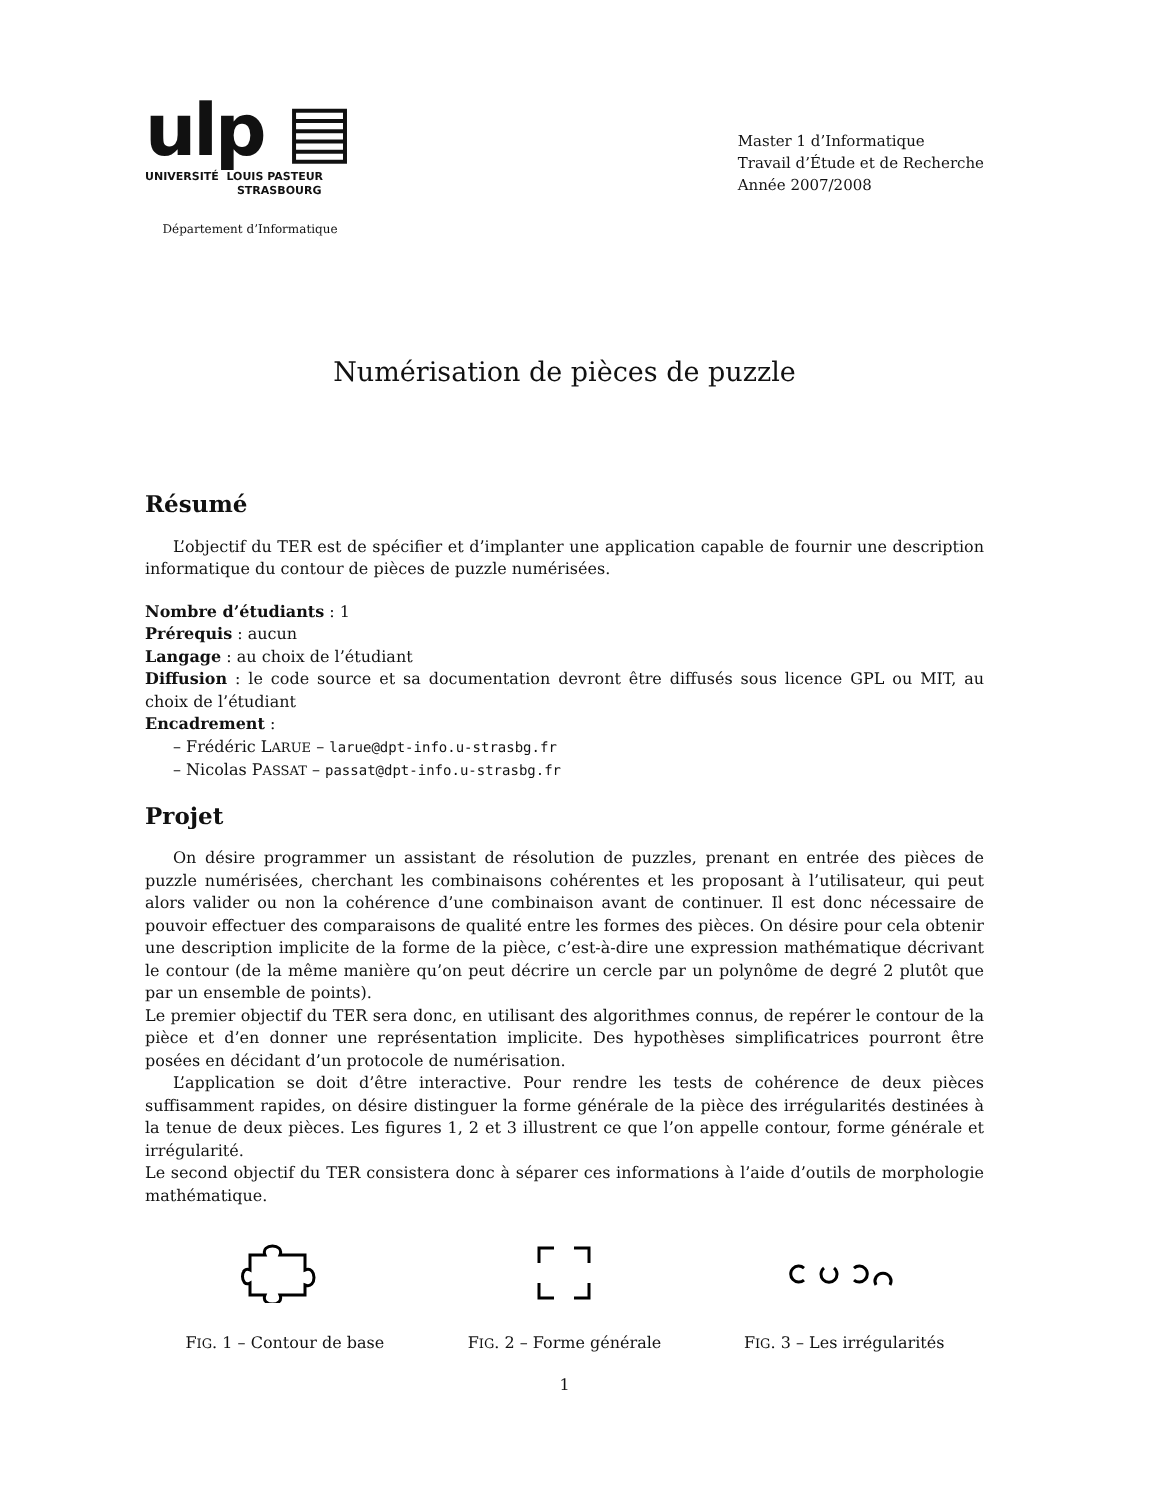ulp ▤
UNIVERSITÉ LOUIS PASTEUR
STRASBOURG
Département d’Informatique
Master 1 d’Informatique
Travail d’Étude et de Recherche
Année 2007/2008
Numérisation de pièces de puzzle
Résumé
L’objectif du TER est de spécifier et d’implanter une application capable de fournir une description informatique du contour de pièces de puzzle numérisées.
Nombre d’étudiants : 1
Prérequis : aucun
Langage : au choix de l’étudiant
Diffusion : le code source et sa documentation devront être diffusés sous licence GPL ou MIT, au choix de l’étudiant
Encadrement :
– Frédéric LARUE – larue@dpt-info.u-strasbg.fr
– Nicolas PASSAT – passat@dpt-info.u-strasbg.fr
Projet
On désire programmer un assistant de résolution de puzzles, prenant en entrée des pièces de puzzle numérisées, cherchant les combinaisons cohérentes et les proposant à l’utilisateur, qui peut alors valider ou non la cohérence d’une combinaison avant de continuer. Il est donc nécessaire de pouvoir effectuer des comparaisons de qualité entre les formes des pièces. On désire pour cela obtenir une description implicite de la forme de la pièce, c’est-à-dire une expression mathématique décrivant le contour (de la même manière qu’on peut décrire un cercle par un polynôme de degré 2 plutôt que par un ensemble de points).
Le premier objectif du TER sera donc, en utilisant des algorithmes connus, de repérer le contour de la pièce et d’en donner une représentation implicite. Des hypothèses simplificatrices pourront être posées en décidant d’un protocole de numérisation.
L’application se doit d’être interactive. Pour rendre les tests de cohérence de deux pièces suffisamment rapides, on désire distinguer la forme générale de la pièce des irrégularités destinées à la tenue de deux pièces. Les figures 1, 2 et 3 illustrent ce que l’on appelle contour, forme générale et irrégularité.
Le second objectif du TER consistera donc à séparer ces informations à l’aide d’outils de morphologie mathématique.
FIG. 1 – Contour de base
FIG. 2 – Forme générale
FIG. 3 – Les irrégularités
1